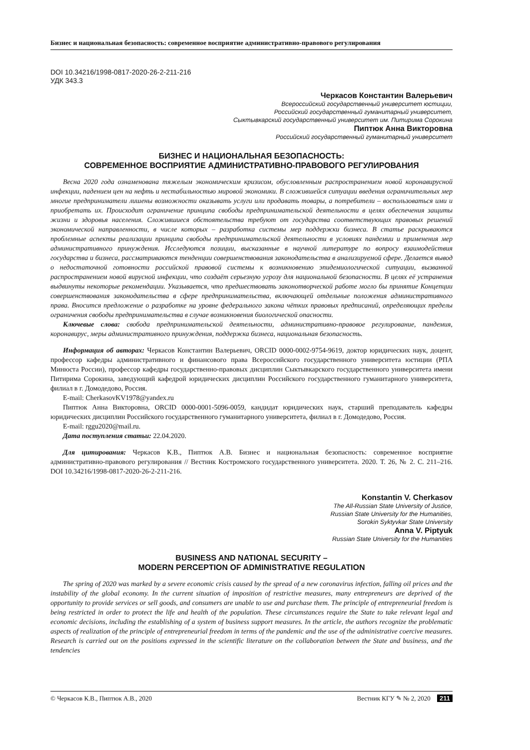Бизнес и национальная безопасность: современное восприятие административно-правового регулирования
DOI 10.34216/1998-0817-2020-26-2-211-216
УДК 343.3
Черкасов Константин Валерьевич
Всероссийский государственный университет юстиции,
Российский государственный гуманитарный университет,
Сыктывкарский государственный университет им. Питирима Сорокина
Пиптюк Анна Викторовна
Российский государственный гуманитарный университет
БИЗНЕС И НАЦИОНАЛЬНАЯ БЕЗОПАСНОСТЬ:
СОВРЕМЕННОЕ ВОСПРИЯТИЕ АДМИНИСТРАТИВНО-ПРАВОВОГО РЕГУЛИРОВАНИЯ
Весна 2020 года ознаменована тяжелым экономическим кризисом, обусловленным распространением новой коронавирусной инфекции, падением цен на нефть и нестабильностью мировой экономики. В сложившейся ситуации введения ограничительных мер многие предприниматели лишены возможности оказывать услуги или продавать товары, а потребители – воспользоваться ими и приобретать их. Происходит ограничение принципа свободы предпринимательской деятельности в целях обеспечения защиты жизни и здоровья населения. Сложившиеся обстоятельства требуют от государства соответствующих правовых решений экономической направленности, в числе которых – разработка системы мер поддержки бизнеса. В статье раскрываются проблемные аспекты реализации принципа свободы предпринимательской деятельности в условиях пандемии и применения мер административного принуждения. Исследуются позиции, высказанные в научной литературе по вопросу взаимодействия государства и бизнеса, рассматриваются тенденции совершенствования законодательства в анализируемой сфере. Делается вывод о недостаточной готовности российской правовой системы к возникновению эпидемиологической ситуации, вызванной распространением новой вирусной инфекции, что создаёт серьезную угрозу для национальной безопасности. В целях её устранения выдвинуты некоторые рекомендации. Указывается, что предшествовать законотворческой работе могло бы принятие Концепции совершенствования законодательства в сфере предпринимательства, включающей отдельные положения административного права. Вносится предложение о разработке на уровне федерального закона чётких правовых предписаний, определяющих пределы ограничения свободы предпринимательства в случае возникновения биологической опасности.
Ключевые слова: свобода предпринимательской деятельности, административно-правовое регулирование, пандемия, коронавирус, меры административного принуждения, поддержка бизнеса, национальная безопасность.
Информация об авторах: Черкасов Константин Валерьевич, ORCID 0000-0002-9754-9619, доктор юридических наук, доцент, профессор кафедры административного и финансового права Всероссийского государственного университета юстиции (РПА Минюста России), профессор кафедры государственно-правовых дисциплин Сыктывкарского государственного университета имени Питирима Сорокина, заведующий кафедрой юридических дисциплин Российского государственного гуманитарного университета, филиал в г. Домодедово, Россия.
E-mail: CherkasovKV1978@yandex.ru
Пиптюк Анна Викторовна, ORCID 0000-0001-5096-0059, кандидат юридических наук, старший преподаватель кафедры юридических дисциплин Российского государственного гуманитарного университета, филиал в г. Домодедово, Россия.
E-mail: rggu2020@mail.ru.
Дата поступления статьи: 22.04.2020.
Для цитирования: Черкасов К.В., Пиптюк А.В. Бизнес и национальная безопасность: современное восприятие административно-правового регулирования // Вестник Костромского государственного университета. 2020. Т. 26, № 2. С. 211–216. DOI 10.34216/1998-0817-2020-26-2-211-216.
Konstantin V. Cherkasov
The All-Russian State University of Justice,
Russian State University for the Humanities,
Sorokin Syktyvkar State University
Anna V. Piptyuk
Russian State University for the Humanities
BUSINESS AND NATIONAL SECURITY –
MODERN PERCEPTION OF ADMINISTRATIVE REGULATION
The spring of 2020 was marked by a severe economic crisis caused by the spread of a new coronavirus infection, falling oil prices and the instability of the global economy. In the current situation of imposition of restrictive measures, many entrepreneurs are deprived of the opportunity to provide services or sell goods, and consumers are unable to use and purchase them. The principle of entrepreneurial freedom is being restricted in order to protect the life and health of the population. These circumstances require the State to take relevant legal and economic decisions, including the establishing of a system of business support measures. In the article, the authors recognize the problematic aspects of realization of the principle of entrepreneurial freedom in terms of the pandemic and the use of the administrative coercive measures. Research is carried out on the positions expressed in the scientific literature on the collaboration between the State and business, and the tendencies
© Черкасов К.В., Пиптюк А.В., 2020 Вестник КГУ ✎ № 2, 2020 211